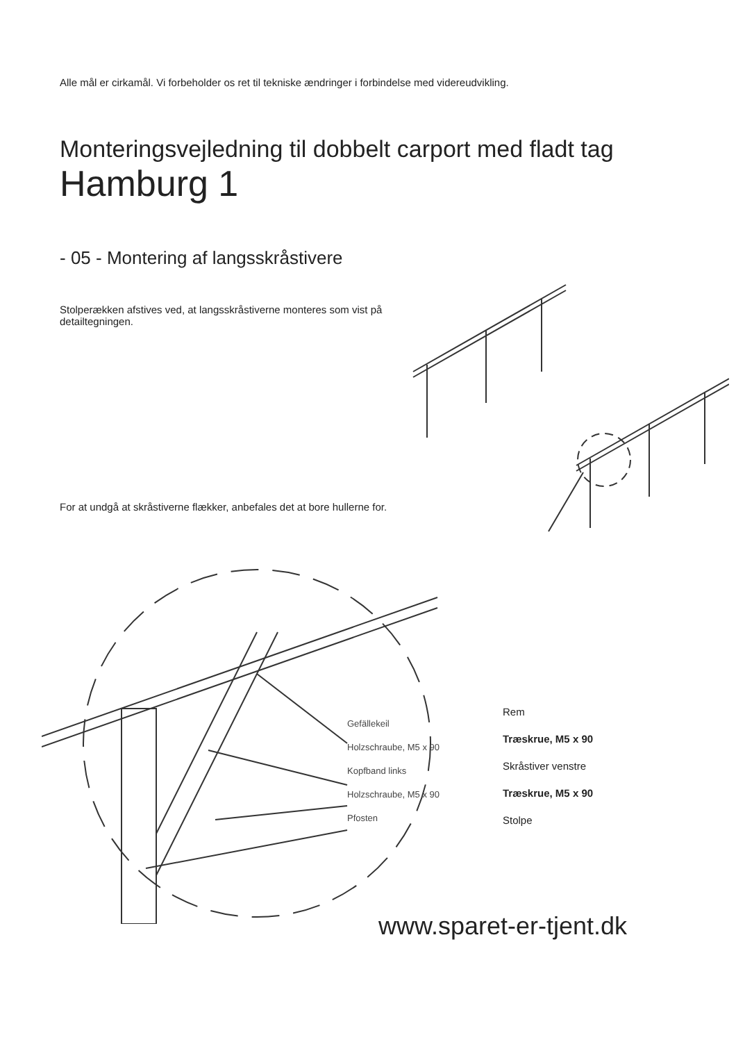Alle mål er cirkamål. Vi forbeholder os ret til tekniske ændringer i forbindelse med videreudvikling.
Monteringsvejledning til dobbelt carport med fladt tag
Hamburg 1
- 05 - Montering af langsskråstivere
Stolperækken afstives ved, at langsskråstiverne monteres som vist på detailtegningen.
For at undgå at skråstiverne flækker, anbefales det at bore hullerne for.
Gefällekeil
Holzschraube, M5 x 90
Kopfband links
Holzschraube, M5 x 90
Pfosten
Rem
Træskrue, M5 x 90
Skråstiver venstre
Træskrue, M5 x 90
Stolpe
www.sparet-er-tjent.dk